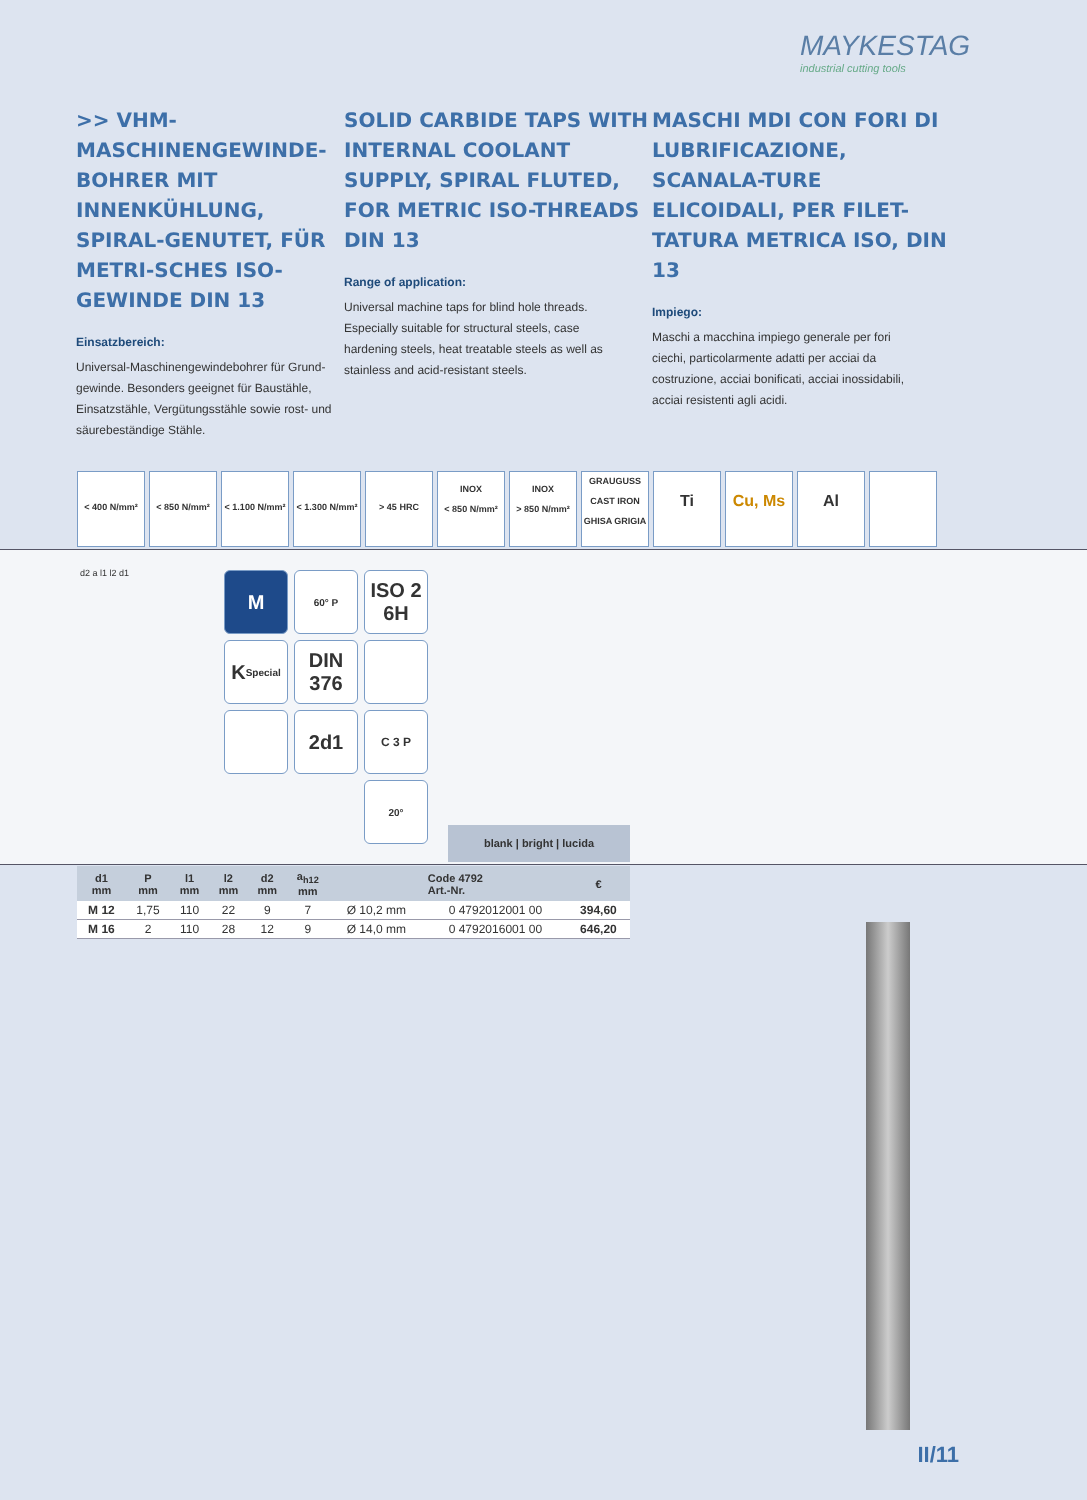MAYKESTAG
industrial cutting tools
>> VHM-MASCHINENGEWINDE-BOHRER MIT INNENKÜHLUNG, SPIRAL-GENUTET, FÜR METRI-SCHES ISO-GEWINDE DIN 13
Einsatzbereich:
Universal-Maschinengewindebohrer für Grund-gewinde. Besonders geeignet für Baustähle, Einsatzstähle, Vergütungsstähle sowie rost- und säurebeständige Stähle.
SOLID CARBIDE TAPS WITH INTERNAL COOLANT SUPPLY, SPIRAL FLUTED, FOR METRIC ISO-THREADS DIN 13
Range of application:
Universal machine taps for blind hole threads. Especially suitable for structural steels, case hardening steels, heat treatable steels as well as stainless and acid-resistant steels.
MASCHI MDI CON FORI DI LUBRIFICAZIONE, SCANALA-TURE ELICOIDALI, PER FILET-TATURA METRICA ISO, DIN 13
Impiego:
Maschi a macchina impiego generale per fori ciechi, particolarmente adatti per acciai da costruzione, acciai bonificati, acciai inossidabili, acciai resistenti agli acidi.
< 400 N/mm² < 850 N/mm² < 1.100 N/mm²
< 1.300 N/mm²
> 45 HRC
INOX
< 850 N/mm²
INOX
> 850 N/mm²
GRAUGUSS
CAST IRON
GHISA GRIGIA
Ti Cu, Ms Al
d2 a l1 l2 d1
M
60° P
ISO 2
6H
K<sub>Special</sub>
DIN
376
2d1
C 3 P
20°
blank | bright | lucida
| d1 mm | P mm | l1 mm | l2 mm | d2 mm | a<sub>h12</sub> mm | | Code 4792 Art.-Nr. | € |
| --- | --- | --- | --- | --- | --- | --- | --- | --- |
| M 12 | 1,75 | 110 | 22 | 9 | 7 | Ø 10,2 mm | 0 4792012001 00 | 394,60 |
| M 16 | 2 | 110 | 28 | 12 | 9 | Ø 14,0 mm | 0 4792016001 00 | 646,20 |
II/11